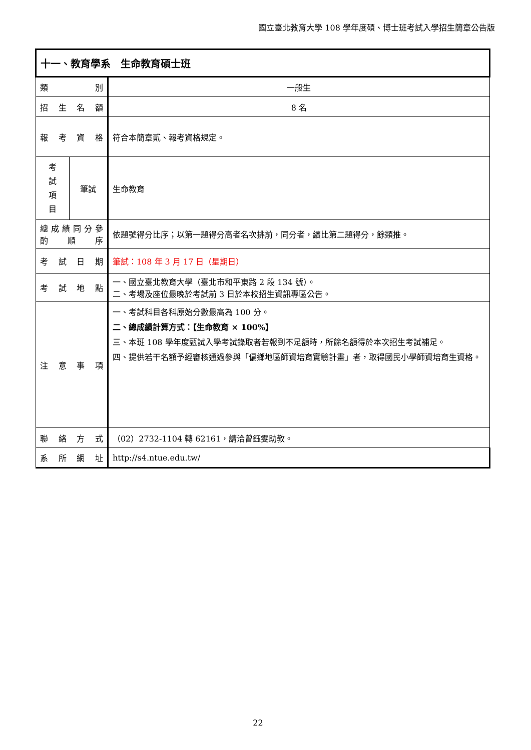國立臺北教育大學 108 學年度碩、博士班考試入學招生簡章公告版
| 十一、教育學系 生命教育碩士班 | | |
| 類 別 | | 一般生 |
| 招 生 名 額 | | 8 名 |
| 報 考 資 格 | | 符合本簡章貳、報考資格規定。 |
| 考 試 項 目 | 筆試 | 生命教育 |
| 總 成 績 同 分 參 酌 順 序 | | 依題號得分比序；以第一題得分高者名次排前，同分者，續比第二題得分，餘類推。 |
| 考 試 日 期 | | 筆試：108 年 3 月 17 日（星期日） |
| 考 試 地 點 | | 一、國立臺北教育大學（臺北市和平東路 2 段 134 號）。 二、考場及座位最晚於考試前 3 日於本校招生資訊專區公告。 |
| 注 意 事 項 | | 一、考試科目各科原始分數最高為 100 分。 二、總成績計算方式：【生命教育 × 100%】 三、本班 108 學年度甄試入學考試錄取者若報到不足額時，所餘名額得於本次招生考試補足。 四、提供若干名額予經審核通過參與「偏鄉地區師資培育實驗計畫」者，取得國民小學師資培育生資格。 |
| 聯 絡 方 式 | | （02）2732-1104 轉 62161，請洽曾鈺雯助教。 |
| 系 所 網 址 | | http://s4.ntue.edu.tw/ |
22